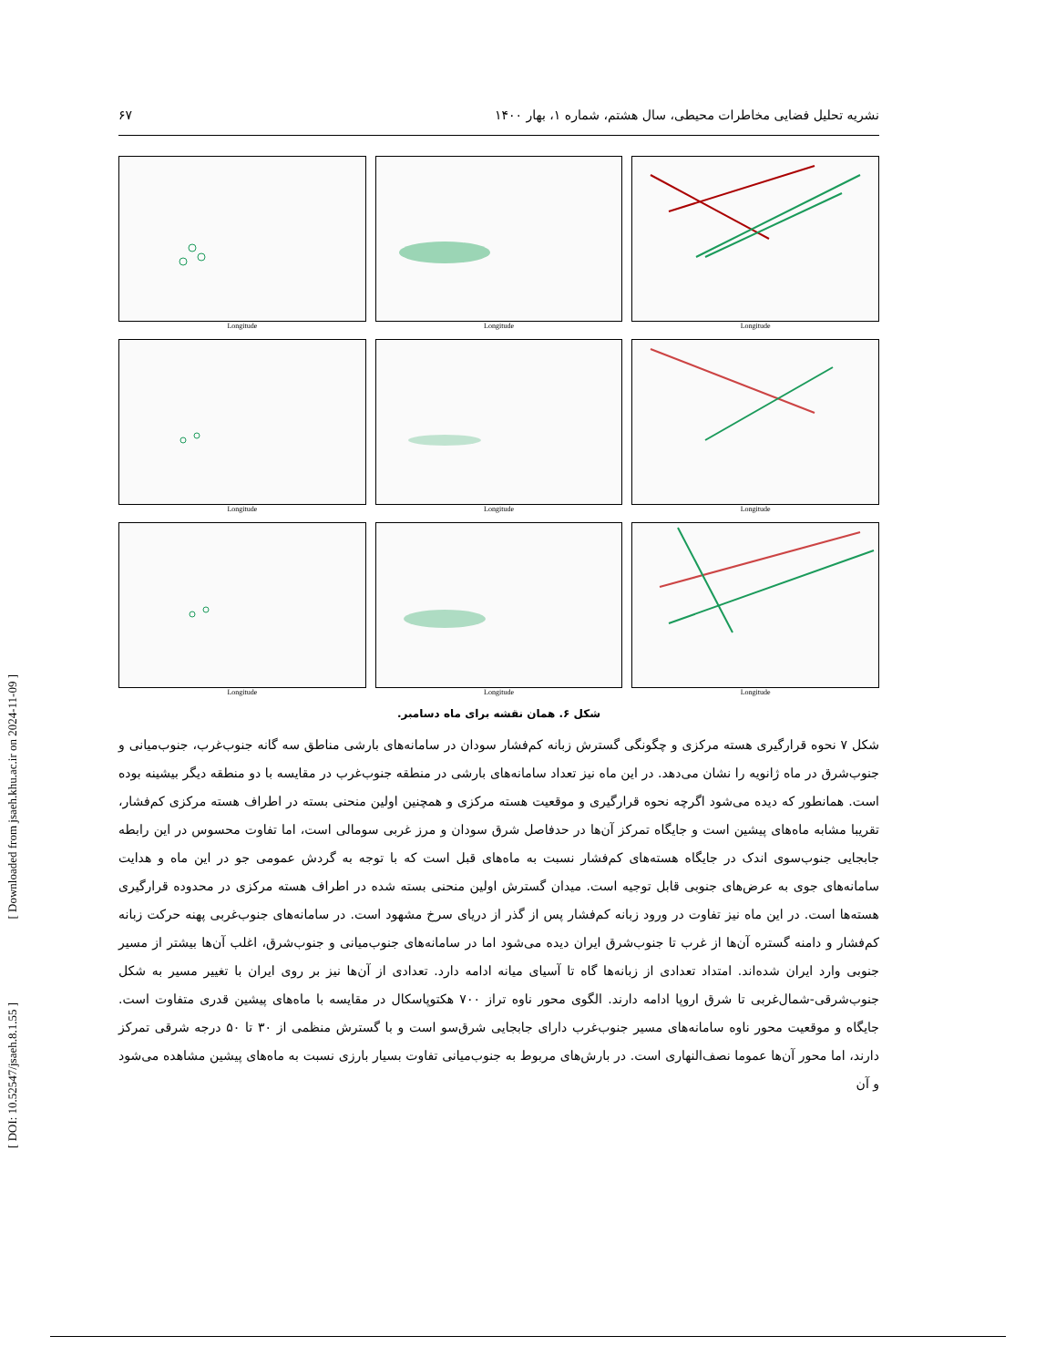[ Downloaded from jsaeh.khu.ac.ir on 2024-11-09 ]
[ DOI: 10.52547/jsaeh.8.1.55 ]
نشریه تحلیل فضایی مخاطرات محیطی، سال هشتم، شماره ۱، بهار ۱۴۰۰ ۶۷
Longitude
Longitude
Longitude
Longitude
Longitude
Longitude
Longitude
Longitude
Longitude
شکل ۶. همان نقشه برای ماه دسامبر.
شکل ۷ نحوه قرارگیری هسته مرکزی و چگونگی گسترش زبانه کم‌فشار سودان در سامانه‌های بارشی مناطق سه گانه جنوب‌غرب، جنوب‌میانی و جنوب‌شرق در ماه ژانویه را نشان می‌دهد. در این ماه نیز تعداد سامانه‌های بارشی در منطقه جنوب‌غرب در مقایسه با دو منطقه دیگر بیشینه بوده است. همانطور که دیده می‌شود اگرچه نحوه قرارگیری و موقعیت هسته مرکزی و همچنین اولین منحنی بسته در اطراف هسته مرکزی کم‌فشار، تقریبا مشابه ماه‌های پیشین است و جایگاه تمرکز آن‌ها در حدفاصل شرق سودان و مرز غربی سومالی است، اما تفاوت محسوس در این رابطه جابجایی جنوب‌سوی اندک در جایگاه هسته‌های کم‌فشار نسبت به ماه‌های قبل است که با توجه به گردش عمومی جو در این ماه و هدایت سامانه‌های جوی به عرض‌های جنوبی قابل توجیه است. میدان گسترش اولین منحنی بسته شده در اطراف هسته مرکزی در محدوده قرارگیری هسته‌ها است. در این ماه نیز تفاوت در ورود زبانه کم‌فشار پس از گذر از دریای سرخ مشهود است. در سامانه‌های جنوب‌غربی پهنه حرکت زبانه کم‌فشار و دامنه گستره آن‌ها از غرب تا جنوب‌شرق ایران دیده می‌شود اما در سامانه‌های جنوب‌میانی و جنوب‌شرق، اغلب آن‌ها بیشتر از مسیر جنوبی وارد ایران شده‌اند. امتداد تعدادی از زبانه‌ها گاه تا آسیای میانه ادامه دارد. تعدادی از آن‌ها نیز بر روی ایران با تغییر مسیر به شکل جنوب‌شرقی-شمال‌غربی تا شرق اروپا ادامه دارند. الگوی محور ناوه تراز ۷۰۰ هکتوپاسکال در مقایسه با ماه‌های پیشین قدری متفاوت است. جایگاه و موقعیت محور ناوه سامانه‌های مسیر جنوب‌غرب دارای جابجایی شرق‌سو است و با گسترش منظمی از ۳۰ تا ۵۰ درجه شرقی تمرکز دارند، اما محور آن‌ها عموما نصف‌النهاری است. در بارش‌های مربوط به جنوب‌میانی تفاوت بسیار بارزی نسبت به ماه‌های پیشین مشاهده می‌شود و آن